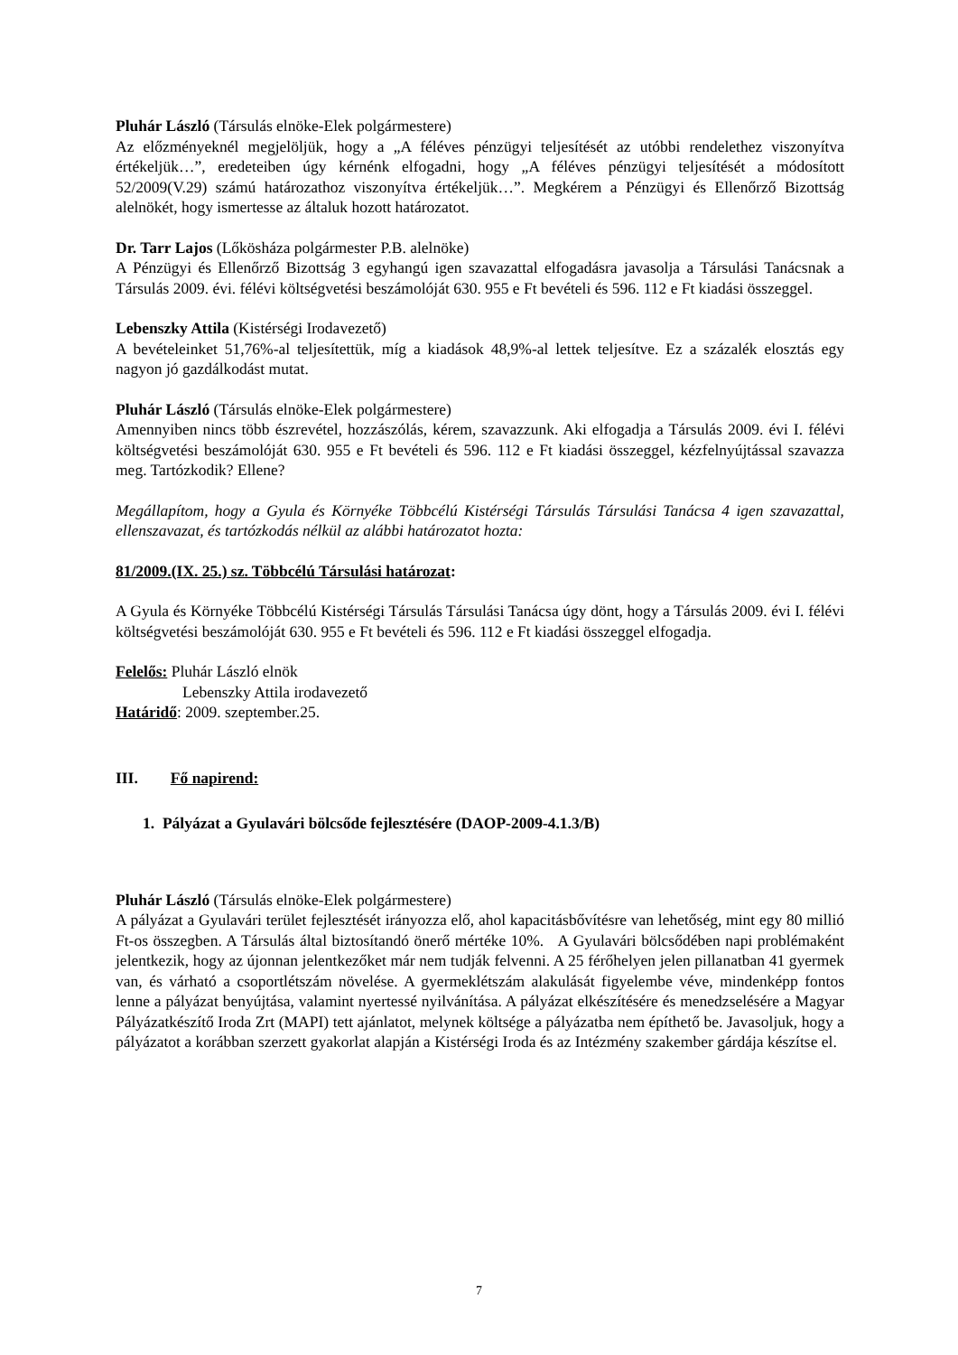Pluhár László (Társulás elnöke-Elek polgármestere)
Az előzményeknél megjelöljük, hogy a „A féléves pénzügyi teljesítését az utóbbi rendelethez viszonyítva értékeljük…”, eredeteiben úgy kérnénk elfogadni, hogy „A féléves pénzügyi teljesítését a módosított 52/2009(V.29) számú határozathoz viszonyítva értékeljük…”. Megkérem a Pénzügyi és Ellenőrző Bizottság alelnökét, hogy ismertesse az általuk hozott határozatot.
Dr. Tarr Lajos (Lőkösháza polgármester P.B. alelnöke)
A Pénzügyi és Ellenőrző Bizottság 3 egyhangú igen szavazattal elfogadásra javasolja a Társulási Tanácsnak a Társulás 2009. évi. félévi költségvetési beszámolóját 630. 955 e Ft bevételi és 596. 112 e Ft kiadási összeggel.
Lebenszky Attila (Kistérségi Irodavezető)
A bevételeinket 51,76%-al teljesítettük, míg a kiadások 48,9%-al lettek teljesítve. Ez a százalék elosztás egy nagyon jó gazdálkodást mutat.
Pluhár László (Társulás elnöke-Elek polgármestere)
Amennyiben nincs több észrevétel, hozzászólás, kérem, szavazzunk. Aki elfogadja a Társulás 2009. évi I. félévi költségvetési beszámolóját 630. 955 e Ft bevételi és 596. 112 e Ft kiadási összeggel, kézfelnyújtással szavazza meg. Tartózkodik? Ellene?
Megállapítom, hogy a Gyula és Környéke Többcélú Kistérségi Társulás Társulási Tanácsa 4 igen szavazattal, ellenszavazat, és tartózkodás nélkül az alábbi határozatot hozta:
81/2009.(IX. 25.) sz. Többcélú Társulási határozat:
A Gyula és Környéke Többcélú Kistérségi Társulás Társulási Tanácsa úgy dönt, hogy a Társulás 2009. évi I. félévi költségvetési beszámolóját 630. 955 e Ft bevételi és 596. 112 e Ft kiadási összeggel elfogadja.
Felelős: Pluhár László elnök
Lebenszky Attila irodavezető
Határidő: 2009. szeptember.25.
III. Fő napirend:
1. Pályázat a Gyulavári bölcsőde fejlesztésére (DAOP-2009-4.1.3/B)
Pluhár László (Társulás elnöke-Elek polgármestere)
A pályázat a Gyulavári terület fejlesztését irányozza elő, ahol kapacitásbővítésre van lehetőség, mint egy 80 millió Ft-os összegben. A Társulás által biztosítandó önerő mértéke 10%. A Gyulavári bölcsődében napi problémaként jelentkezik, hogy az újonnan jelentkezőket már nem tudják felvenni. A 25 férőhelyen jelen pillanatban 41 gyermek van, és várható a csoportlétszám növelése. A gyermeklétszám alakulását figyelembe véve, mindenképp fontos lenne a pályázat benyújtása, valamint nyertessé nyilvánítása. A pályázat elkészítésére és menedzselésére a Magyar Pályázatkészítő Iroda Zrt (MAPI) tett ajánlatot, melynek költsége a pályázatba nem építhető be. Javasoljuk, hogy a pályázatot a korábban szerzett gyakorlat alapján a Kistérségi Iroda és az Intézmény szakember gárdája készítse el.
7